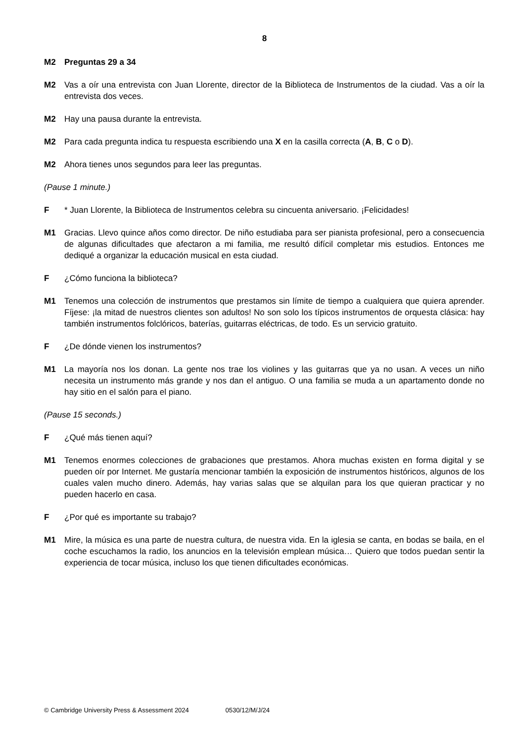8
M2 Preguntas 29 a 34
M2 Vas a oír una entrevista con Juan Llorente, director de la Biblioteca de Instrumentos de la ciudad. Vas a oír la entrevista dos veces.
M2 Hay una pausa durante la entrevista.
M2 Para cada pregunta indica tu respuesta escribiendo una X en la casilla correcta (A, B, C o D).
M2 Ahora tienes unos segundos para leer las preguntas.
(Pause 1 minute.)
F * Juan Llorente, la Biblioteca de Instrumentos celebra su cincuenta aniversario. ¡Felicidades!
M1 Gracias. Llevo quince años como director. De niño estudiaba para ser pianista profesional, pero a consecuencia de algunas dificultades que afectaron a mi familia, me resultó difícil completar mis estudios. Entonces me dediqué a organizar la educación musical en esta ciudad.
F ¿Cómo funciona la biblioteca?
M1 Tenemos una colección de instrumentos que prestamos sin límite de tiempo a cualquiera que quiera aprender. Fíjese: ¡la mitad de nuestros clientes son adultos! No son solo los típicos instrumentos de orquesta clásica: hay también instrumentos folclóricos, baterías, guitarras eléctricas, de todo. Es un servicio gratuito.
F ¿De dónde vienen los instrumentos?
M1 La mayoría nos los donan. La gente nos trae los violines y las guitarras que ya no usan. A veces un niño necesita un instrumento más grande y nos dan el antiguo. O una familia se muda a un apartamento donde no hay sitio en el salón para el piano.
(Pause 15 seconds.)
F ¿Qué más tienen aquí?
M1 Tenemos enormes colecciones de grabaciones que prestamos. Ahora muchas existen en forma digital y se pueden oír por Internet. Me gustaría mencionar también la exposición de instrumentos históricos, algunos de los cuales valen mucho dinero. Además, hay varias salas que se alquilan para los que quieran practicar y no pueden hacerlo en casa.
F ¿Por qué es importante su trabajo?
M1 Mire, la música es una parte de nuestra cultura, de nuestra vida. En la iglesia se canta, en bodas se baila, en el coche escuchamos la radio, los anuncios en la televisión emplean música… Quiero que todos puedan sentir la experiencia de tocar música, incluso los que tienen dificultades económicas.
© Cambridge University Press & Assessment 2024 0530/12/M/J/24